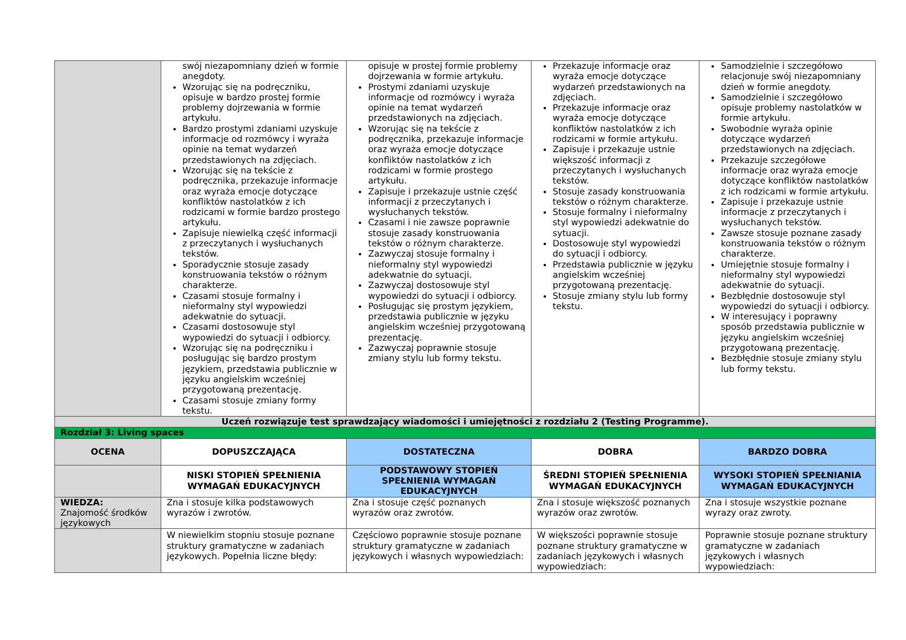| | swój niezapomniany dzień w formie anegdoty. Wzorując się na podręczniku, opisuje w bardzo prostej formie problemy dojrzewania w formie artykułu. Bardzo prostymi zdaniami uzyskuje informacje od rozmówcy i wyraża opinie na temat wydarzeń przedstawionych na zdjęciach. Wzorując się na tekście z podręcznika, przekazuje informacje oraz wyraża emocje dotyczące konfliktów nastolatków z ich rodzicami w formie bardzo prostego artykułu. Zapisuje niewielką część informacji z przeczytanych i wysłuchanych tekstów. Sporadycznie stosuje zasady konstruowania tekstów o różnym charakterze. Czasami stosuje formalny i nieformalny styl wypowiedzi adekwatnie do sytuacji. Czasami dostosowuje styl wypowiedzi do sytuacji i odbiorcy. Wzorując się na podręczniku i posługując się bardzo prostym językiem, przedstawia publicznie w języku angielskim wcześniej przygotowaną prezentację. Czasami stosuje zmiany formy tekstu. | opisuje w prostej formie problemy dojrzewania w formie artykułu. Prostymi zdaniami uzyskuje informacje od rozmówcy i wyraża opinie na temat wydarzeń przedstawionych na zdjęciach. Wzorując się na tekście z podręcznika, przekazuje informacje oraz wyraża emocje dotyczące konfliktów nastolatków z ich rodzicami w formie prostego artykułu. Zapisuje i przekazuje ustnie część informacji z przeczytanych i wysłuchanych tekstów. Czasami i nie zawsze poprawnie stosuje zasady konstruowania tekstów o różnym charakterze. Zazwyczaj stosuje formalny i nieformalny styl wypowiedzi adekwatnie do sytuacji. Zazwyczaj dostosowuje styl wypowiedzi do sytuacji i odbiorcy. Posługując się prostym językiem, przedstawia publicznie w języku angielskim wcześniej przygotowaną prezentację. Zazwyczaj poprawnie stosuje zmiany stylu lub formy tekstu. | Przekazuje informacje oraz wyraża emocje dotyczące wydarzeń przedstawionych na zdjęciach. Przekazuje informacje oraz wyraża emocje dotyczące konfliktów nastolatków z ich rodzicami w formie artykułu. Zapisuje i przekazuje ustnie większość informacji z przeczytanych i wysłuchanych tekstów. Stosuje zasady konstruowania tekstów o różnym charakterze. Stosuje formalny i nieformalny styl wypowiedzi adekwatnie do sytuacji. Dostosowuje styl wypowiedzi do sytuacji i odbiorcy. Przedstawia publicznie w języku angielskim wcześniej przygotowaną prezentację. Stosuje zmiany stylu lub formy tekstu. | Samodzielnie i szczegółowo relacjonuje swój niezapomniany dzień w formie anegdoty. Samodzielnie i szczegółowo opisuje problemy nastolatków w formie artykułu. Swobodnie wyraża opinie dotyczące wydarzeń przedstawionych na zdjęciach. Przekazuje szczegółowe informacje oraz wyraża emocje dotyczące konfliktów nastolatków z ich rodzicami w formie artykułu. Zapisuje i przekazuje ustnie informacje z przeczytanych i wysłuchanych tekstów. Zawsze stosuje poznane zasady konstruowania tekstów o różnym charakterze. Umiejętnie stosuje formalny i nieformalny styl wypowiedzi adekwatnie do sytuacji. Bezbłędnie dostosowuje styl wypowiedzi do sytuacji i odbiorcy. W interesujący i poprawny sposób przedstawia publicznie w języku angielskim wcześniej przygotowaną prezentację. Bezbłędnie stosuje zmiany stylu lub formy tekstu. |
| Uczeń rozwiązuje test sprawdzający wiadomości i umiejętności z rozdziału 2 (Testing Programme). | | | | |
| Rozdział 3: Living spaces | | | | |
| OCENA | DOPUSZCZAJĄCA | DOSTATECZNA | DOBRA | BARDZO DOBRA |
| | NISKI STOPIEŃ SPEŁNIENIA WYMAGAŃ EDUKACYJNYCH | PODSTAWOWY STOPIEŃ SPEŁNIENIA WYMAGAŃ EDUKACYJNYCH | ŚREDNI STOPIEŃ SPEŁNIENIA WYMAGAŃ EDUKACYJNYCH | WYSOKI STOPIEŃ SPEŁNIANIA WYMAGAŃ EDUKACYJNYCH |
| WIEDZA: Znajomość środków językowych | Zna i stosuje kilka podstawowych wyrazów i zwrotów. | Zna i stosuje część poznanych wyrazów oraz zwrotów. | Zna i stosuje większość poznanych wyrazów oraz zwrotów. | Zna i stosuje wszystkie poznane wyrazy oraz zwroty. |
| | W niewielkim stopniu stosuje poznane struktury gramatyczne w zadaniach językowych. Popełnia liczne błędy: | Częściowo poprawnie stosuje poznane struktury gramatyczne w zadaniach językowych i własnych wypowiedziach: | W większości poprawnie stosuje poznane struktury gramatyczne w zadaniach językowych i własnych wypowiedziach: | Poprawnie stosuje poznane struktury gramatyczne w zadaniach językowych i własnych wypowiedziach: |